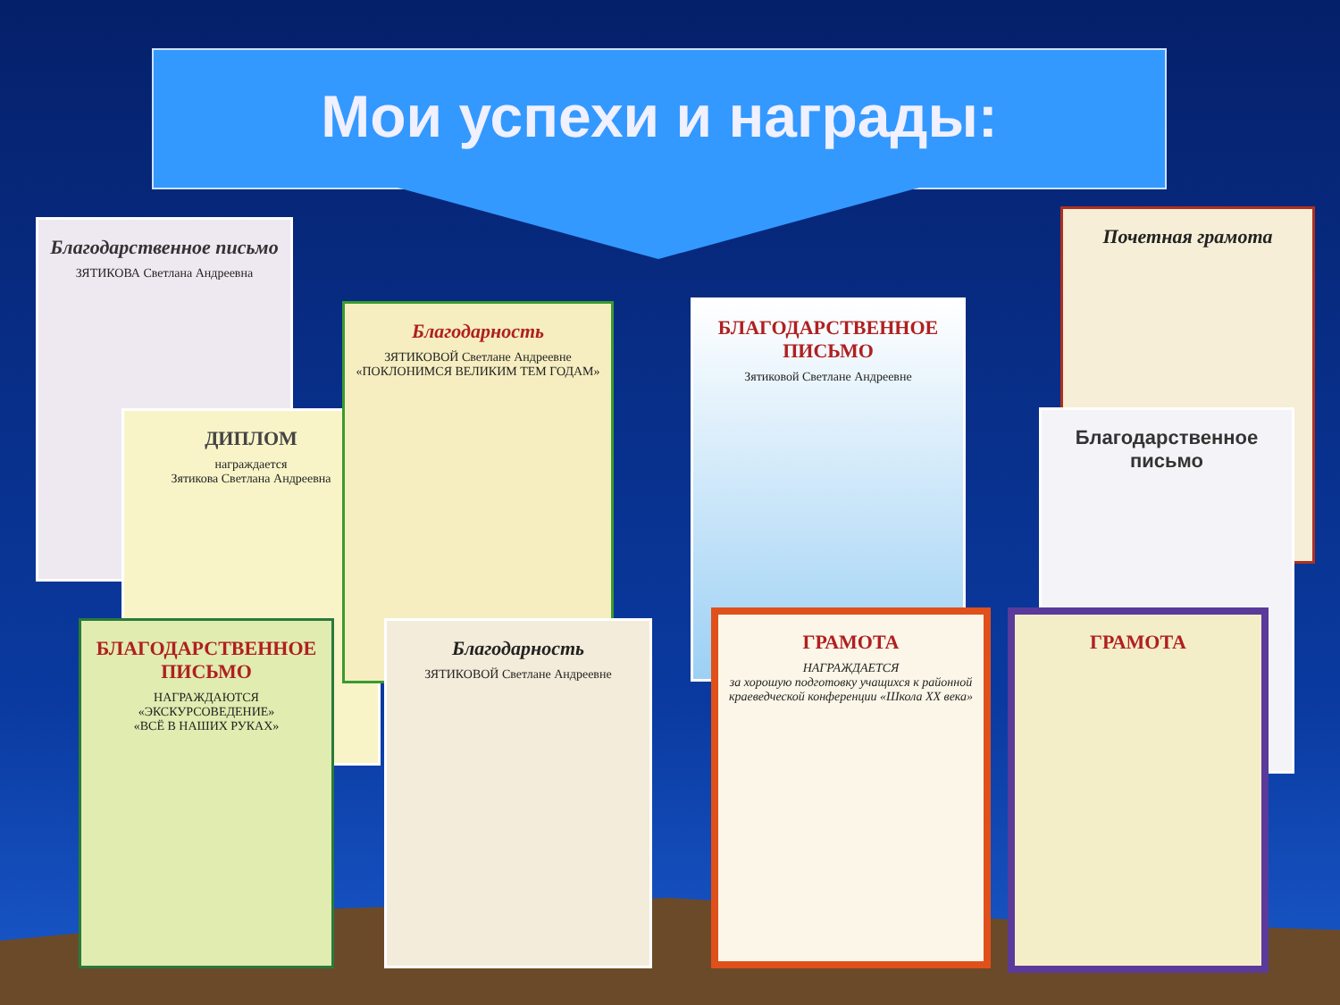Мои успехи и награды:
Благодарственное письмо
ЗЯТИКОВА Светлана Андреевна
ДИПЛОМ
награждается
Зятикова Светлана Андреевна
Благодарность
ЗЯТИКОВОЙ Светлане Андреевне
«ПОКЛОНИМСЯ ВЕЛИКИМ ТЕМ ГОДАМ»
БЛАГОДАРСТВЕННОЕ ПИСЬМО
Зятиковой Светлане Андреевне
Почетная грамота
Благодарственное письмо
БЛАГОДАРСТВЕННОЕ ПИСЬМО
НАГРАЖДАЮТСЯ
«ЭКСКУРСОВЕДЕНИЕ»
«ВСЁ В НАШИХ РУКАХ»
Благодарность
ЗЯТИКОВОЙ Светлане Андреевне
ГРАМОТА
НАГРАЖДАЕТСЯ
за хорошую подготовку учащихся к районной краеведческой конференции «Школа XX века»
ГРАМОТА